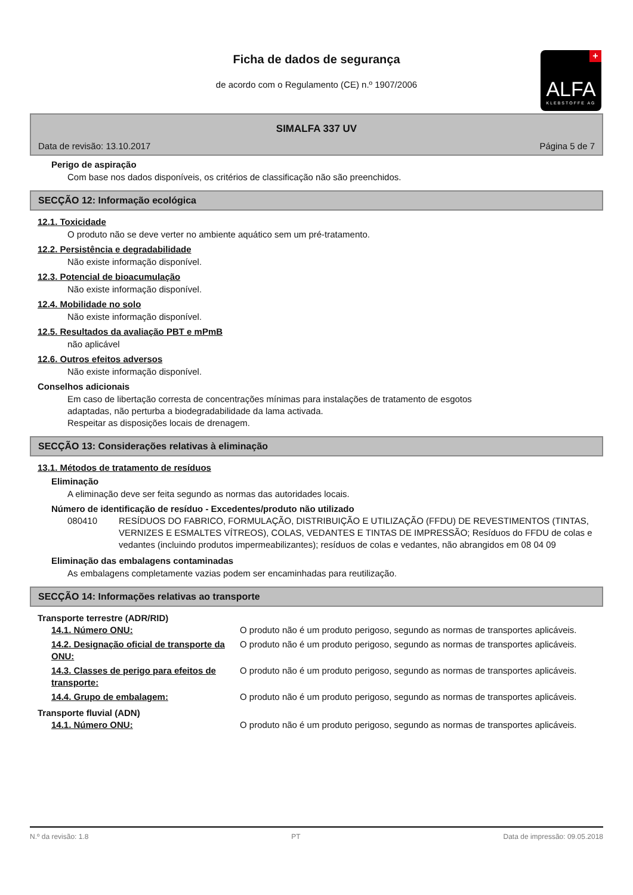Ficha de dados de segurança
de acordo com o Regulamento (CE) n.º 1907/2006
+
ALFA
KLEBSTOFFE AG
SIMALFA 337 UV
Data de revisão: 13.10.2017 Página 5 de 7
Perigo de aspiração
Com base nos dados disponíveis, os critérios de classificação não são preenchidos.
SECÇÃO 12: Informação ecológica
12.1. Toxicidade
O produto não se deve verter no ambiente aquático sem um pré-tratamento.
12.2. Persistência e degradabilidade
Não existe informação disponível.
12.3. Potencial de bioacumulação
Não existe informação disponível.
12.4. Mobilidade no solo
Não existe informação disponível.
12.5. Resultados da avaliação PBT e mPmB
não aplicável
12.6. Outros efeitos adversos
Não existe informação disponível.
Conselhos adicionais
Em caso de libertação corresta de concentrações mínimas para instalações de tratamento de esgotos
adaptadas, não perturba a biodegradabilidade da lama activada.
Respeitar as disposições locais de drenagem.
SECÇÃO 13: Considerações relativas à eliminação
13.1. Métodos de tratamento de resíduos
Eliminação
A eliminação deve ser feita segundo as normas das autoridades locais.
Número de identificação de resíduo - Excedentes/produto não utilizado
| 080410 | RESÍDUOS DO FABRICO, FORMULAÇÃO, DISTRIBUIÇÃO E UTILIZAÇÃO (FFDU) DE REVESTIMENTOS (TINTAS, VERNIZES E ESMALTES VÍTREOS), COLAS, VEDANTES E TINTAS DE IMPRESSÃO; Resíduos do FFDU de colas e vedantes (incluindo produtos impermeabilizantes); resíduos de colas e vedantes, não abrangidos em 08 04 09 |
Eliminação das embalagens contaminadas
As embalagens completamente vazias podem ser encaminhadas para reutilização.
SECÇÃO 14: Informações relativas ao transporte
Transporte terrestre (ADR/RID)
| 14.1. Número ONU: | O produto não é um produto perigoso, segundo as normas de transportes aplicáveis. |
| 14.2. Designação oficial de transporte da ONU: | O produto não é um produto perigoso, segundo as normas de transportes aplicáveis. |
| 14.3. Classes de perigo para efeitos de transporte: | O produto não é um produto perigoso, segundo as normas de transportes aplicáveis. |
| 14.4. Grupo de embalagem: | O produto não é um produto perigoso, segundo as normas de transportes aplicáveis. |
Transporte fluvial (ADN)
| 14.1. Número ONU: | O produto não é um produto perigoso, segundo as normas de transportes aplicáveis. |
N.º da revisão: 1.8 PT Data de impressão: 09.05.2018